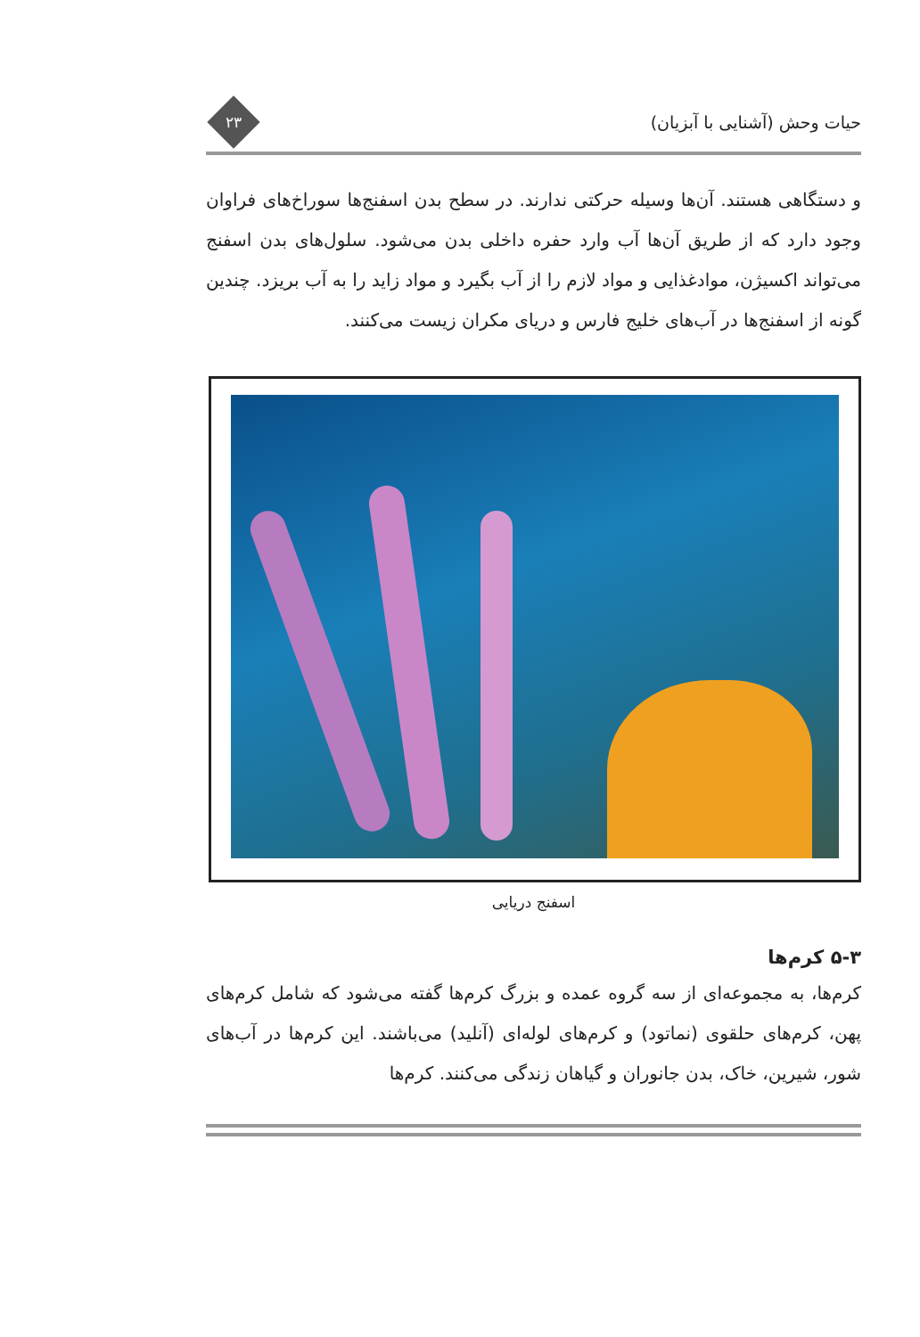حیات وحش (آشنایی با آبزیان)
۲۳
و دستگاهی هستند. آن‌ها وسیله حرکتی ندارند. در سطح بدن اسفنج‌ها سوراخ‌های فراوان وجود دارد که از طریق آن‌ها آب وارد حفره داخلی بدن می‌شود. سلول‌های بدن اسفنج می‌تواند اکسیژن، موادغذایی و مواد لازم را از آب بگیرد و مواد زاید را به آب بریزد. چندین گونه از اسفنج‌ها در آب‌های خلیج فارس و دریای مکران زیست می‌کنند.
اسفنج دریایی
۵-۳ کرم‌ها
کرم‌ها، به مجموعه‌ای از سه گروه عمده و بزرگ کرم‌ها گفته می‌شود که شامل کرم‌های پهن، کرم‌های حلقوی (نماتود) و کرم‌های لوله‌ای (آنلید) می‌باشند. این کرم‌ها در آب‌های شور، شیرین، خاک، بدن جانوران و گیاهان زندگی می‌کنند. کرم‌ها